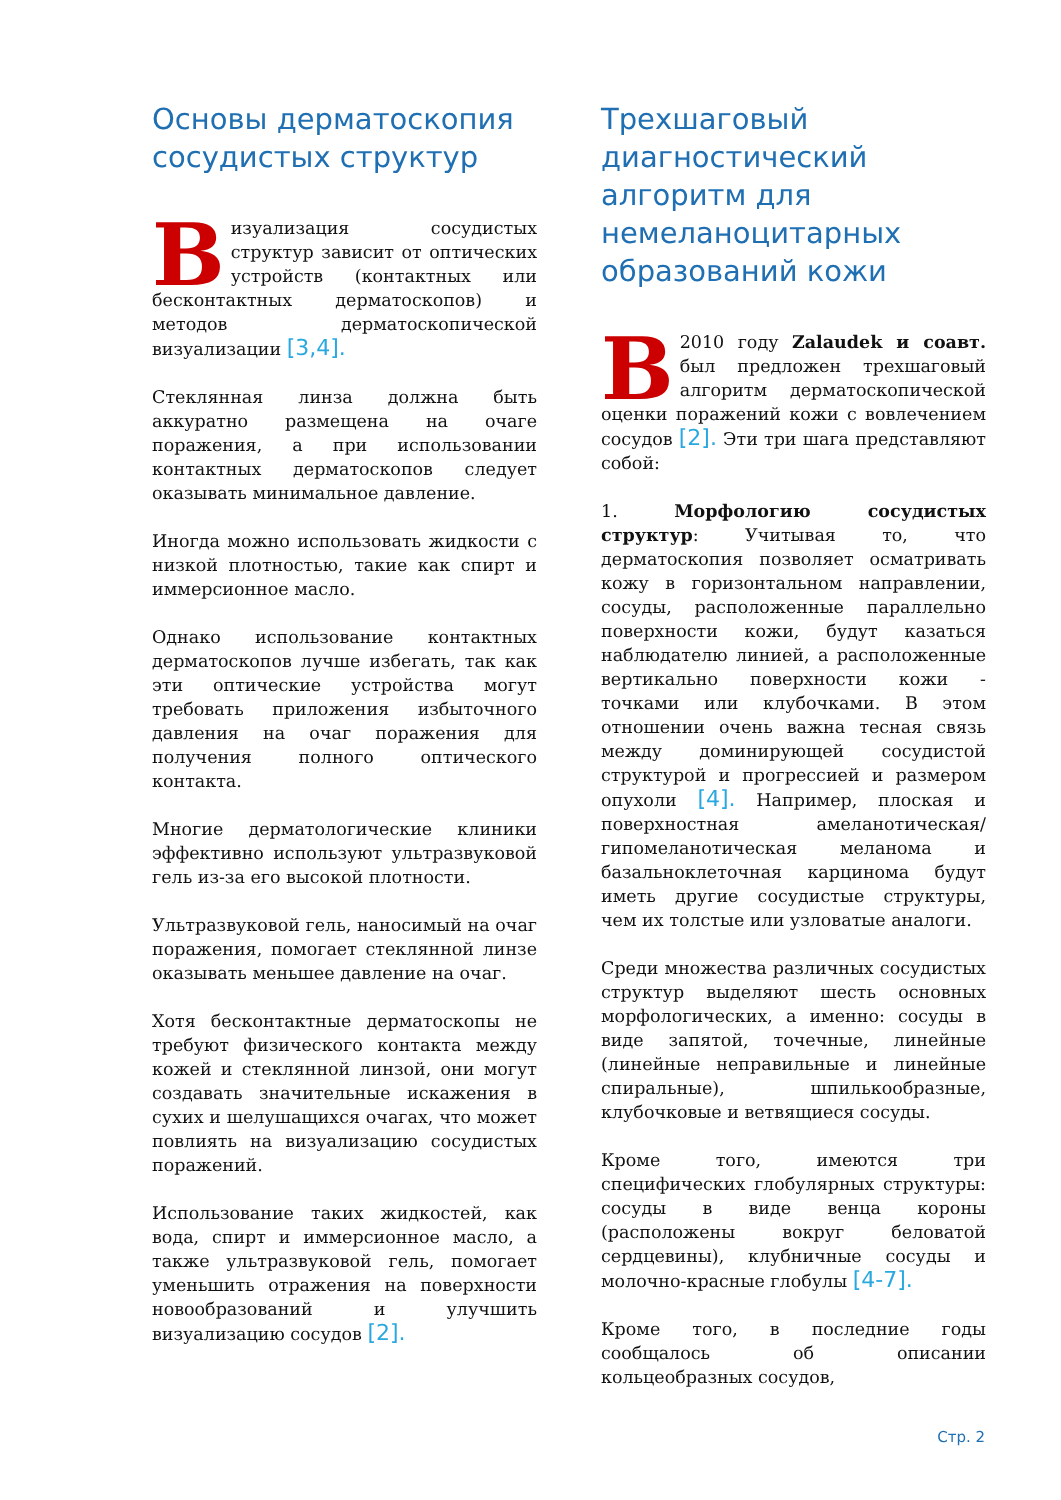Основы дерматоскопия сосудистых структур
Визуализация сосудистых структур зависит от оптических устройств (контактных или бесконтактных дерматоскопов) и методов дерматоскопической визуализации [3,4].
Стеклянная линза должна быть аккуратно размещена на очаге поражения, а при использовании контактных дерматоскопов следует оказывать минимальное давление.
Иногда можно использовать жидкости с низкой плотностью, такие как спирт и иммерсионное масло.
Однако использование контактных дерматоскопов лучше избегать, так как эти оптические устройства могут требовать приложения избыточного давления на очаг поражения для получения полного оптического контакта.
Многие дерматологические клиники эффективно используют ультразвуковой гель из-за его высокой плотности.
Ультразвуковой гель, наносимый на очаг поражения, помогает стеклянной линзе оказывать меньшее давление на очаг.
Хотя бесконтактные дерматоскопы не требуют физического контакта между кожей и стеклянной линзой, они могут создавать значительные искажения в сухих и шелушащихся очагах, что может повлиять на визуализацию сосудистых поражений.
Использование таких жидкостей, как вода, спирт и иммерсионное масло, а также ультразвуковой гель, помогает уменьшить отражения на поверхности новообразований и улучшить визуализацию сосудов [2].
Трехшаговый диагностический алгоритм для немеланоцитарных образований кожи
В 2010 году Zalaudek и соавт. был предложен трехшаговый алгоритм дерматоскопической оценки поражений кожи с вовлечением сосудов [2]. Эти три шага представляют собой:
1. Морфологию сосудистых структур: Учитывая то, что дерматоскопия позволяет осматривать кожу в горизонтальном направлении, сосуды, расположенные параллельно поверхности кожи, будут казаться наблюдателю линией, а расположенные вертикально поверхности кожи - точками или клубочками. В этом отношении очень важна тесная связь между доминирующей сосудистой структурой и прогрессией и размером опухоли [4]. Например, плоская и поверхностная амеланотическая/гипомеланотическая меланома и базальноклеточная карцинома будут иметь другие сосудистые структуры, чем их толстые или узловатые аналоги.
Среди множества различных сосудистых структур выделяют шесть основных морфологических, а именно: сосуды в виде запятой, точечные, линейные (линейные неправильные и линейные спиральные), шпилькообразные, клубочковые и ветвящиеся сосуды.
Кроме того, имеются три специфических глобулярных структуры: сосуды в виде венца короны (расположены вокруг беловатой сердцевины), клубничные сосуды и молочно-красные глобулы [4-7].
Кроме того, в последние годы сообщалось об описании кольцеобразных сосудов,
Стр. 2